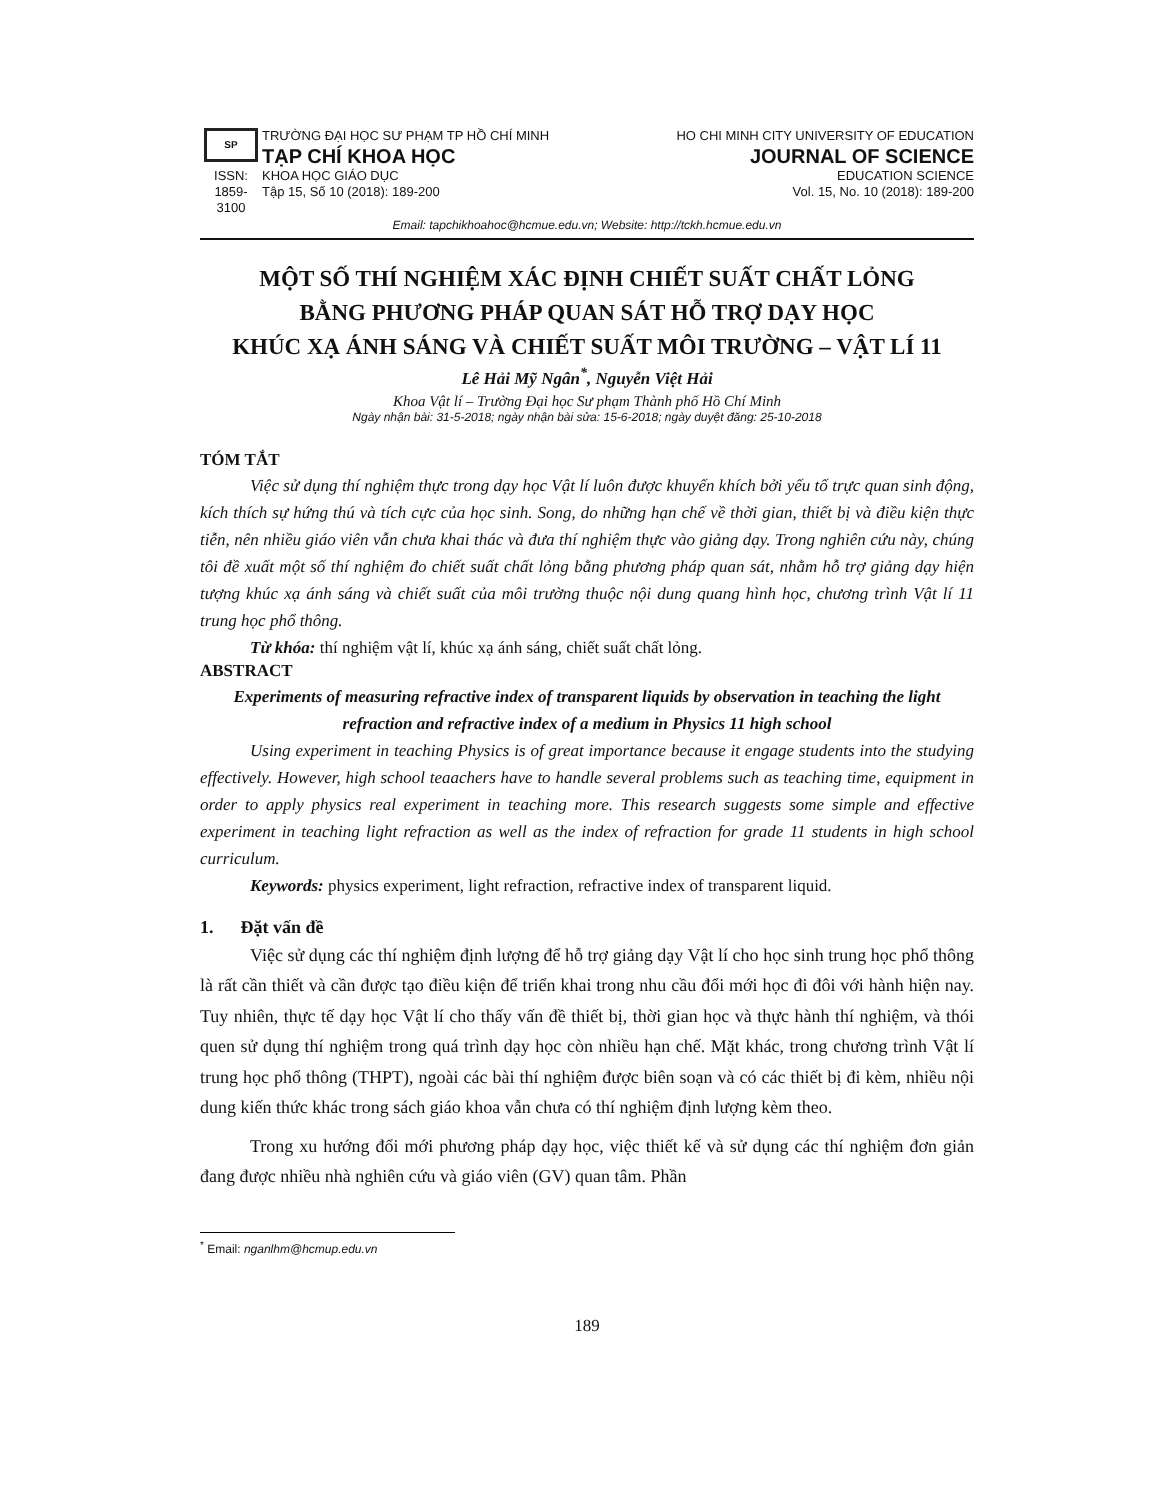SP
ISSN:
1859-3100
TRƯỜNG ĐẠI HỌC SƯ PHẠM TP HỒ CHÍ MINH
TẠP CHÍ KHOA HỌC
KHOA HỌC GIÁO DỤC
Tập 15, Số 10 (2018): 189-200
HO CHI MINH CITY UNIVERSITY OF EDUCATION
JOURNAL OF SCIENCE
EDUCATION SCIENCE
Vol. 15, No. 10 (2018): 189-200
Email: tapchikhoahoc@hcmue.edu.vn; Website: http://tckh.hcmue.edu.vn
MỘT SỐ THÍ NGHIỆM XÁC ĐỊNH CHIẾT SUẤT CHẤT LỎNG
BẰNG PHƯƠNG PHÁP QUAN SÁT HỖ TRỢ DẠY HỌC
KHÚC XẠ ÁNH SÁNG VÀ CHIẾT SUẤT MÔI TRƯỜNG – VẬT LÍ 11
Lê Hải Mỹ Ngân<sup>*</sup>, Nguyễn Việt Hải
Khoa Vật lí – Trường Đại học Sư phạm Thành phố Hồ Chí Minh
Ngày nhận bài: 31-5-2018; ngày nhận bài sửa: 15-6-2018; ngày duyệt đăng: 25-10-2018
TÓM TẮT
Việc sử dụng thí nghiệm thực trong dạy học Vật lí luôn được khuyến khích bởi yếu tố trực quan sinh động, kích thích sự hứng thú và tích cực của học sinh. Song, do những hạn chế về thời gian, thiết bị và điều kiện thực tiễn, nên nhiều giáo viên vẫn chưa khai thác và đưa thí nghiệm thực vào giảng dạy. Trong nghiên cứu này, chúng tôi đề xuất một số thí nghiệm đo chiết suất chất lỏng bằng phương pháp quan sát, nhằm hỗ trợ giảng dạy hiện tượng khúc xạ ánh sáng và chiết suất của môi trường thuộc nội dung quang hình học, chương trình Vật lí 11 trung học phổ thông.
Từ khóa: thí nghiệm vật lí, khúc xạ ánh sáng, chiết suất chất lỏng.
ABSTRACT
Experiments of measuring refractive index of transparent liquids by observation in teaching the light refraction and refractive index of a medium in Physics 11 high school
Using experiment in teaching Physics is of great importance because it engage students into the studying effectively. However, high school teaachers have to handle several problems such as teaching time, equipment in order to apply physics real experiment in teaching more. This research suggests some simple and effective experiment in teaching light refraction as well as the index of refraction for grade 11 students in high school curriculum.
Keywords: physics experiment, light refraction, refractive index of transparent liquid.
1. Đặt vấn đề
Việc sử dụng các thí nghiệm định lượng để hỗ trợ giảng dạy Vật lí cho học sinh trung học phổ thông là rất cần thiết và cần được tạo điều kiện để triển khai trong nhu cầu đổi mới học đi đôi với hành hiện nay. Tuy nhiên, thực tế dạy học Vật lí cho thấy vấn đề thiết bị, thời gian học và thực hành thí nghiệm, và thói quen sử dụng thí nghiệm trong quá trình dạy học còn nhiều hạn chế. Mặt khác, trong chương trình Vật lí trung học phổ thông (THPT), ngoài các bài thí nghiệm được biên soạn và có các thiết bị đi kèm, nhiều nội dung kiến thức khác trong sách giáo khoa vẫn chưa có thí nghiệm định lượng kèm theo.
Trong xu hướng đổi mới phương pháp dạy học, việc thiết kế và sử dụng các thí nghiệm đơn giản đang được nhiều nhà nghiên cứu và giáo viên (GV) quan tâm. Phần
<sup>*</sup> Email: nganlhm@hcmup.edu.vn
189